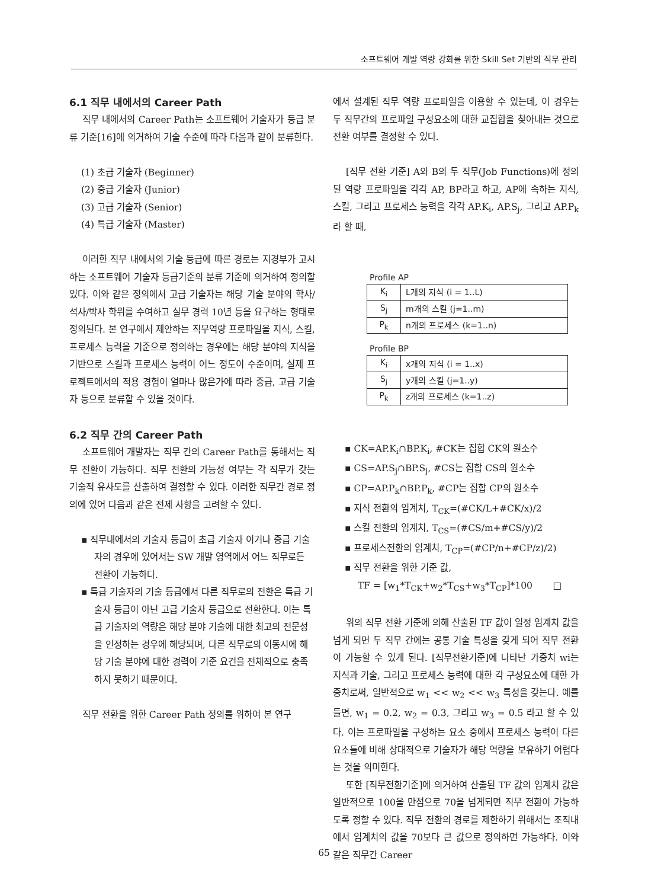소프트웨어 개발 역량 강화를 위한 Skill Set 기반의 직무 관리
6.1 직무 내에서의 Career Path
직무 내에서의 Career Path는 소프트웨어 기술자가 등급 분류 기준[16]에 의거하여 기술 수준에 따라 다음과 같이 분류한다.
(1) 초급 기술자 (Beginner)
(2) 중급 기술자 (Junior)
(3) 고급 기술자 (Senior)
(4) 특급 기술자 (Master)
이러한 직무 내에서의 기술 등급에 따른 경로는 지경부가 고시하는 소프트웨어 기술자 등급기준의 분류 기준에 의거하여 정의할 있다. 이와 같은 정의에서 고급 기술자는 해당 기술 분야의 학사/석사/박사 학위를 수여하고 실무 경력 10년 등을 요구하는 형태로 정의된다. 본 연구에서 제안하는 직무역량 프로파일을 지식, 스킬, 프로세스 능력을 기준으로 정의하는 경우에는 해당 분야의 지식을 기반으로 스킬과 프로세스 능력이 어느 정도이 수준이며, 실제 프로젝트에서의 적용 경험이 얼마나 많은가에 따라 중급, 고급 기술자 등으로 분류할 수 있을 것이다.
6.2 직무 간의 Career Path
소프트웨어 개발자는 직무 간의 Career Path를 통해서는 직무 전환이 가능하다. 직무 전환의 가능성 여부는 각 직무가 갖는 기술적 유사도를 산출하여 결정할 수 있다. 이러한 직무간 경로 정의에 있어 다음과 같은 전제 사항을 고려할 수 있다.
▪ 직무내에서의 기술자 등급이 초급 기술자 이거나 중급 기술자의 경우에 있어서는 SW 개발 영역에서 어느 직무로든 전환이 가능하다.
▪ 특급 기술자의 기술 등급에서 다른 직무로의 전환은 특급 기술자 등급이 아닌 고급 기술자 등급으로 전환한다. 이는 특급 기술자의 역량은 해당 분야 기술에 대한 최고의 전문성을 인정하는 경우에 해당되며, 다른 직무로의 이동시에 해당 기술 분야에 대한 경력이 기준 요건을 전체적으로 충족하지 못하기 때문이다.
직무 전환을 위한 Career Path 정의를 위하여 본 연구
에서 설계된 직무 역량 프로파일을 이용할 수 있는데, 이 경우는 두 직무간의 프로파일 구성요소에 대한 교집합을 찾아내는 것으로 전환 여부를 결정할 수 있다.
[직무 전환 기준] A와 B의 두 직무(Job Functions)에 정의된 역량 프로파일을 각각 AP, BP라고 하고, AP에 속하는 지식, 스킬, 그리고 프로세스 능력을 각각 AP.K<sub>i</sub>, AP.S<sub>j</sub>, 그리고 AP.P<sub>k</sub>라 할 때,
Profile AP
| K<sub>i</sub> | L개의 지식 (i = 1..L) |
| S<sub>j</sub> | m개의 스킬 (j=1..m) |
| P<sub>k</sub> | n개의 프로세스 (k=1..n) |
Profile BP
| K<sub>i</sub> | x개의 지식 (i = 1..x) |
| S<sub>j</sub> | y개의 스킬 (j=1..y) |
| P<sub>k</sub> | z개의 프로세스 (k=1..z) |
▪ CK=AP.K<sub>i</sub>∩BP.K<sub>i</sub>, #CK는 집합 CK의 원소수
▪ CS=AP.S<sub>j</sub>∩BP.S<sub>j</sub>, #CS는 집합 CS의 원소수
▪ CP=AP.P<sub>k</sub>∩BP.P<sub>k</sub>, #CP는 집합 CP의 원소수
▪ 지식 전환의 임계치, T<sub>CK</sub>=(#CK/L+#CK/x)/2
▪ 스킬 전환의 임계치, T<sub>CS</sub>=(#CS/m+#CS/y)/2
▪ 프로세스전환의 임계치, T<sub>CP</sub>=(#CP/n+#CP/z)/2)
▪ 직무 전환을 위한 기준 값,
TF = [w<sub>1</sub>*T<sub>CK</sub>+w<sub>2</sub>*T<sub>CS</sub>+w<sub>3</sub>*T<sub>CP</sub>]*100 □
위의 직무 전환 기준에 의해 산출된 TF 값이 일정 임계치 값을 넘게 되면 두 직무 간에는 공통 기술 특성을 갖게 되어 직무 전환이 가능할 수 있게 된다. [직무전환기준]에 나타난 가중치 wi는 지식과 기술, 그리고 프로세스 능력에 대한 각 구성요소에 대한 가중치로써, 일반적으로 w<sub>1</sub> << w<sub>2</sub> << w<sub>3</sub> 특성을 갖는다. 예를 들면, w<sub>1</sub> = 0.2, w<sub>2</sub> = 0.3, 그리고 w<sub>3</sub> = 0.5 라고 할 수 있다. 이는 프로파일을 구성하는 요소 중에서 프로세스 능력이 다른 요소들에 비해 상대적으로 기술자가 해당 역량을 보유하기 어렵다는 것을 의미한다.
또한 [직무전환기준]에 의거하여 산출된 TF 값의 임계치 값은 일반적으로 100을 만점으로 70을 넘게되면 직무 전환이 가능하도록 정할 수 있다. 직무 전환의 경로를 제한하기 위해서는 조직내에서 임계치의 값을 70보다 큰 값으로 정의하면 가능하다. 이와 같은 직무간 Career
65